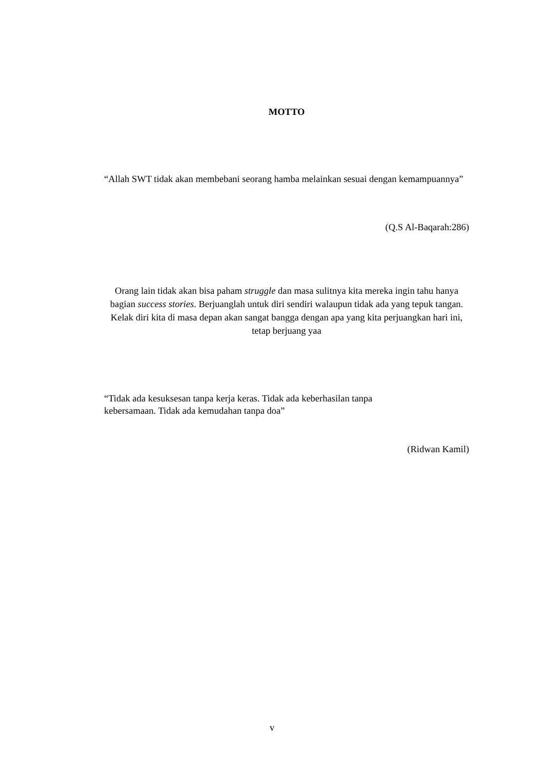MOTTO
“Allah SWT tidak akan membebani seorang hamba melainkan sesuai dengan kemampuannya”
(Q.S Al-Baqarah:286)
Orang lain tidak akan bisa paham struggle dan masa sulitnya kita mereka ingin tahu hanya bagian success stories. Berjuanglah untuk diri sendiri walaupun tidak ada yang tepuk tangan. Kelak diri kita di masa depan akan sangat bangga dengan apa yang kita perjuangkan hari ini, tetap berjuang yaa
“Tidak ada kesuksesan tanpa kerja keras. Tidak ada keberhasilan tanpa
kebersamaan. Tidak ada kemudahan tanpa doa”
(Ridwan Kamil)
v